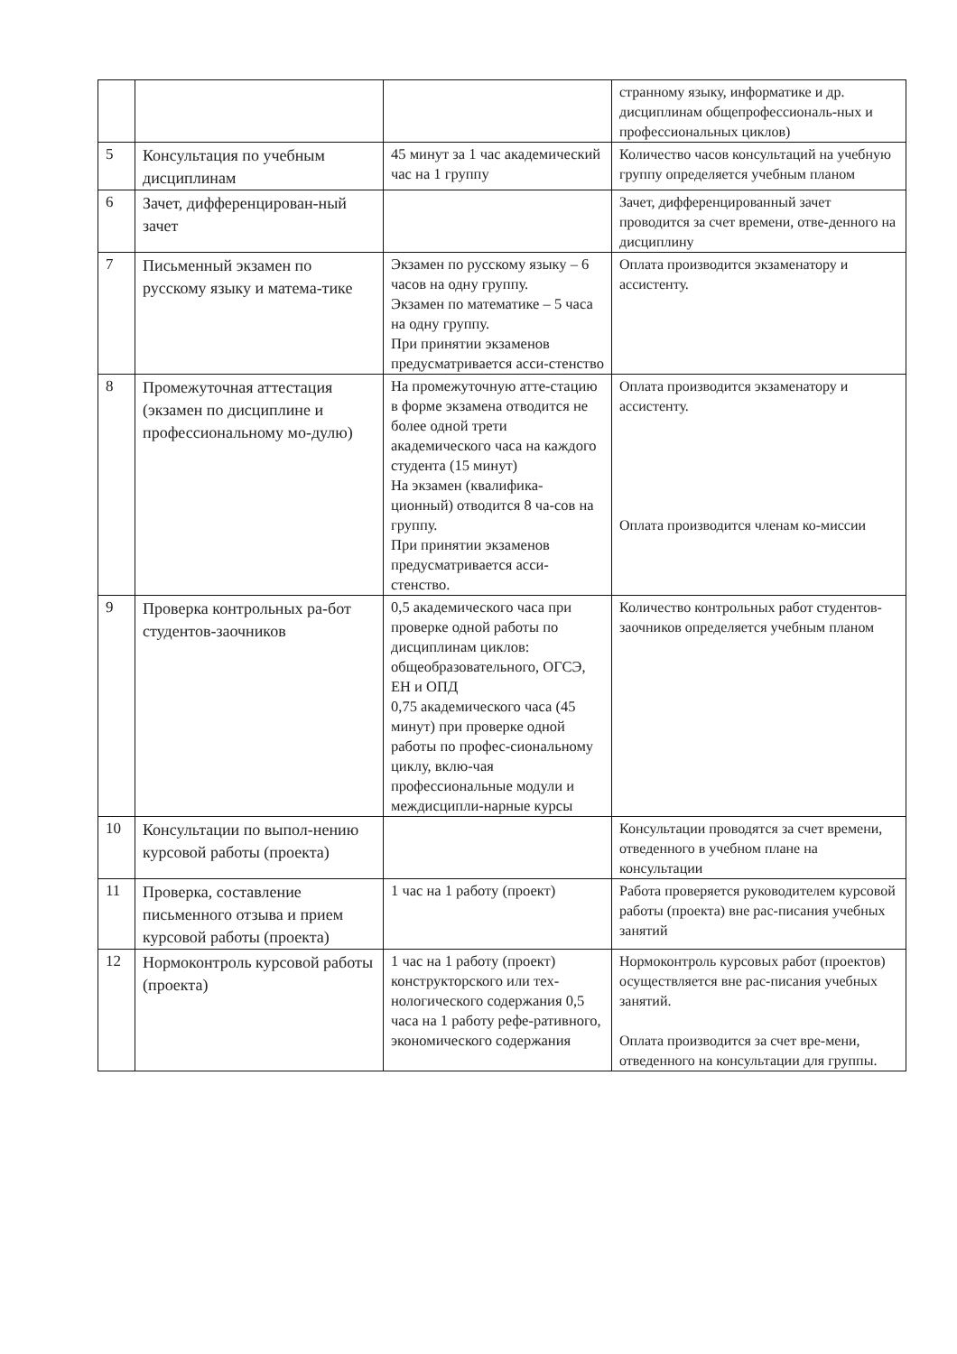| | | | странному языку, информатике и др. дисциплинам общепрофессиональ-ных и профессиональных циклов) |
| 5 | Консультация по учебным дисциплинам | 45 минут за 1 час академический час на 1 группу | Количество часов консультаций на учебную группу определяется учебным планом |
| 6 | Зачет, дифференцирован-ный зачет | | Зачет, дифференцированный зачет проводится за счет времени, отве-денного на дисциплину |
| 7 | Письменный экзамен по русскому языку и матема-тике | Экзамен по русскому языку – 6 часов на одну группу. Экзамен по математике – 5 часа на одну группу. При принятии экзаменов предусматривается асси-стенство | Оплата производится экзаменатору и ассистенту. |
| 8 | Промежуточная аттестация (экзамен по дисциплине и профессиональному мо-дулю) | На промежуточную атте-стацию в форме экзамена отводится не более одной трети академического часа на каждого студента (15 минут) На экзамен (квалифика-ционный) отводится 8 ча-сов на группу. При принятии экзаменов предусматривается асси-стенство. | Оплата производится экзаменатору и ассистенту. Оплата производится членам ко-миссии |
| 9 | Проверка контрольных ра-бот студентов-заочников | 0,5 академического часа при проверке одной работы по дисциплинам циклов: общеобразовательного, ОГСЭ, ЕН и ОПД 0,75 академического часа (45 минут) при проверке одной работы по профес-сиональному циклу, вклю-чая профессиональные модули и междисципли-нарные курсы | Количество контрольных работ студентов-заочников определяется учебным планом |
| 10 | Консультации по выпол-нению курсовой работы (проекта) | | Консультации проводятся за счет времени, отведенного в учебном плане на консультации |
| 11 | Проверка, составление письменного отзыва и прием курсовой работы (проекта) | 1 час на 1 работу (проект) | Работа проверяется руководителем курсовой работы (проекта) вне рас-писания учебных занятий |
| 12 | Нормоконтроль курсовой работы (проекта) | 1 час на 1 работу (проект) конструкторского или тех-нологического содержания 0,5 часа на 1 работу рефе-ративного, экономического содержания | Нормоконтроль курсовых работ (проектов) осуществляется вне рас-писания учебных занятий. Оплата производится за счет вре-мени, отведенного на консультации для группы. |